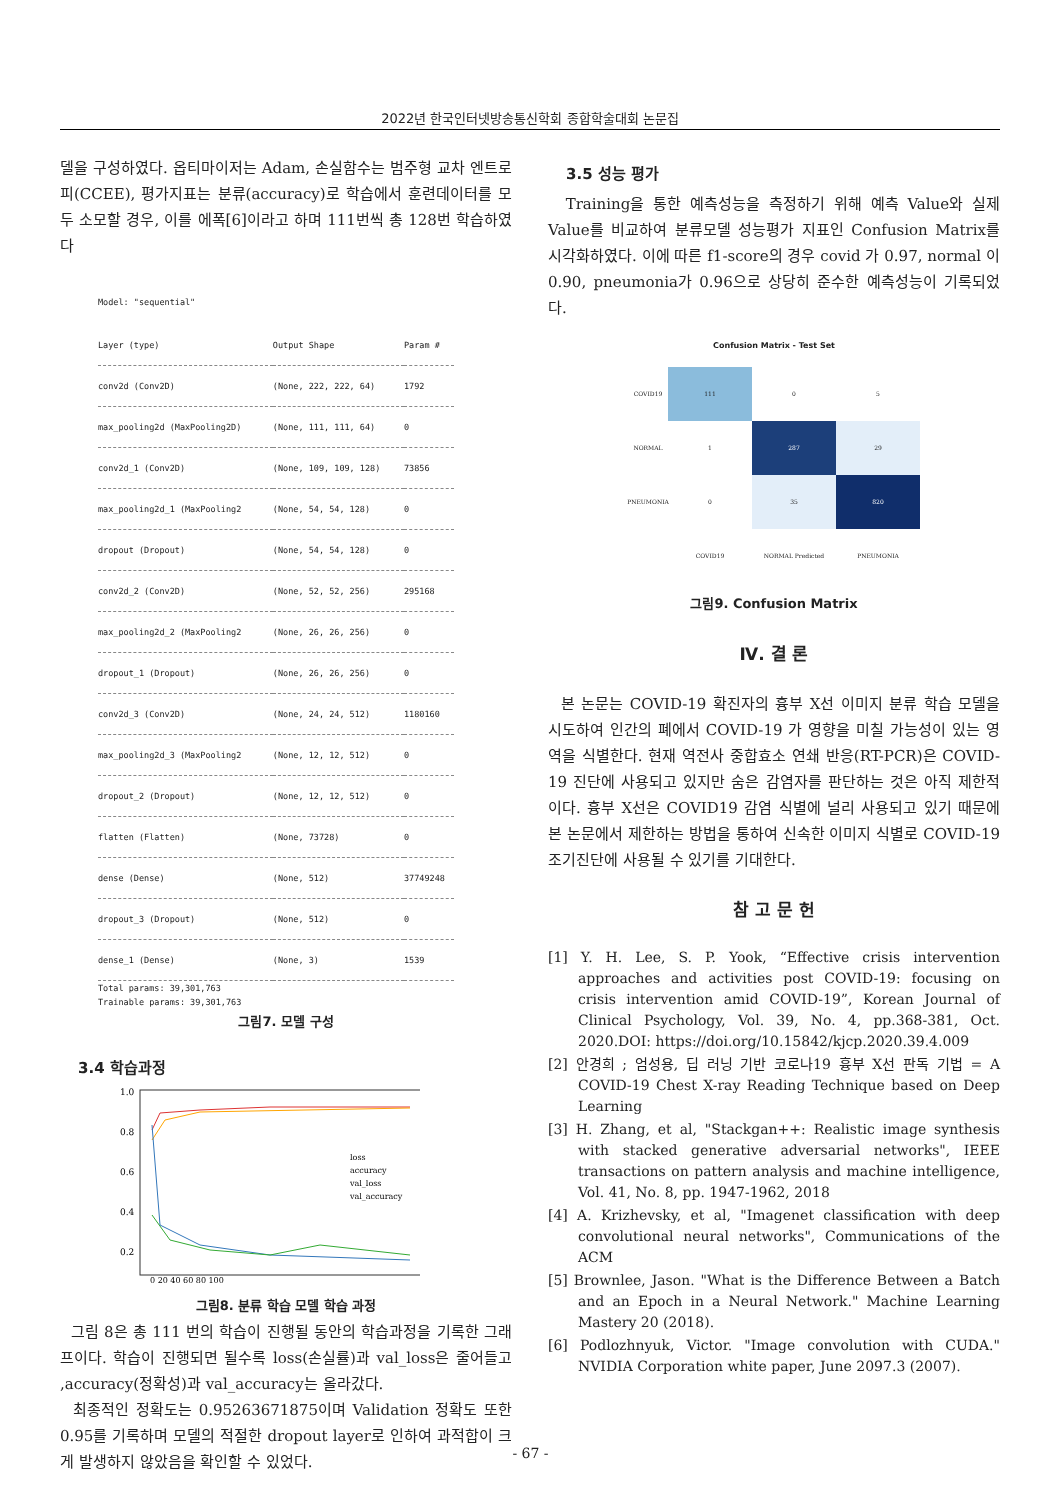2022년 한국인터넷방송통신학회 종합학술대회 논문집
델을 구성하였다. 옵티마이저는 Adam, 손실함수는 범주형 교차 엔트로피(CCEE), 평가지표는 분류(accuracy)로 학습에서 훈련데이터를 모두 소모할 경우, 이를 에폭[6]이라고 하며 111번씩 총 128번 학습하였다
Model: "sequential"
| Layer (type) | Output Shape | Param # |
| --- | --- | --- |
| conv2d (Conv2D) | (None, 222, 222, 64) | 1792 |
| max_pooling2d (MaxPooling2D) | (None, 111, 111, 64) | 0 |
| conv2d_1 (Conv2D) | (None, 109, 109, 128) | 73856 |
| max_pooling2d_1 (MaxPooling2 | (None, 54, 54, 128) | 0 |
| dropout (Dropout) | (None, 54, 54, 128) | 0 |
| conv2d_2 (Conv2D) | (None, 52, 52, 256) | 295168 |
| max_pooling2d_2 (MaxPooling2 | (None, 26, 26, 256) | 0 |
| dropout_1 (Dropout) | (None, 26, 26, 256) | 0 |
| conv2d_3 (Conv2D) | (None, 24, 24, 512) | 1180160 |
| max_pooling2d_3 (MaxPooling2 | (None, 12, 12, 512) | 0 |
| dropout_2 (Dropout) | (None, 12, 12, 512) | 0 |
| flatten (Flatten) | (None, 73728) | 0 |
| dense (Dense) | (None, 512) | 37749248 |
| dropout_3 (Dropout) | (None, 512) | 0 |
| dense_1 (Dense) | (None, 3) | 1539 |
Total params: 39,301,763
Trainable params: 39,301,763
그림7. 모델 구성
3.4 학습과정
1.0
0.8
0.6
0.4
0.2
0 20 40 60 80 100
loss
accuracy
val_loss
val_accuracy
그림8. 분류 학습 모델 학습 과정
그림 8은 총 111 번의 학습이 진행될 동안의 학습과정을 기록한 그래프이다. 학습이 진행되면 될수록 loss(손실률)과 val_loss은 줄어들고 ,accuracy(정확성)과 val_accuracy는 올라갔다.
최종적인 정확도는 0.95263671875이며 Validation 정확도 또한 0.95를 기록하며 모델의 적절한 dropout layer로 인하여 과적합이 크게 발생하지 않았음을 확인할 수 있었다.
3.5 성능 평가
Training을 통한 예측성능을 측정하기 위해 예측 Value와 실제 Value를 비교하여 분류모델 성능평가 지표인 Confusion Matrix를 시각화하였다. 이에 따른 f1-score의 경우 covid 가 0.97, normal 이 0.90, pneumonia가 0.96으로 상당히 준수한 예측성능이 기록되었다.
Confusion Matrix - Test Set
COVID19
111
0
5
NORMAL
1
287
29
PNEUMONIA
0
35
820
COVID19
NORMAL Predicted
PNEUMONIA
그림9. Confusion Matrix
Ⅳ. 결 론
본 논문는 COVID-19 확진자의 흉부 X선 이미지 분류 학습 모델을 시도하여 인간의 폐에서 COVID-19 가 영향을 미칠 가능성이 있는 영역을 식별한다. 현재 역전사 중합효소 연쇄 반응(RT-PCR)은 COVID-19 진단에 사용되고 있지만 숨은 감염자를 판단하는 것은 아직 제한적이다. 흉부 X선은 COVID19 감염 식별에 널리 사용되고 있기 때문에 본 논문에서 제한하는 방법을 통하여 신속한 이미지 식별로 COVID-19 조기진단에 사용될 수 있기를 기대한다.
참 고 문 헌
[1] Y. H. Lee, S. P. Yook, “Effective crisis intervention approaches and activities post COVID-19: focusing on crisis intervention amid COVID-19”, Korean Journal of Clinical Psychology, Vol. 39, No. 4, pp.368-381, Oct. 2020.DOI: https://doi.org/10.15842/kjcp.2020.39.4.009
[2] 안경희 ; 엄성용, 딥 러닝 기반 코로나19 흉부 X선 판독 기법 = A COVID-19 Chest X-ray Reading Technique based on Deep Learning
[3] H. Zhang, et al, "Stackgan++: Realistic image synthesis with stacked generative adversarial networks", IEEE transactions on pattern analysis and machine intelligence, Vol. 41, No. 8, pp. 1947-1962, 2018
[4] A. Krizhevsky, et al, "Imagenet classification with deep convolutional neural networks", Communications of the ACM
[5] Brownlee, Jason. "What is the Difference Between a Batch and an Epoch in a Neural Network." Machine Learning Mastery 20 (2018).
[6] Podlozhnyuk, Victor. "Image convolution with CUDA." NVIDIA Corporation white paper, June 2097.3 (2007).
- 67 -